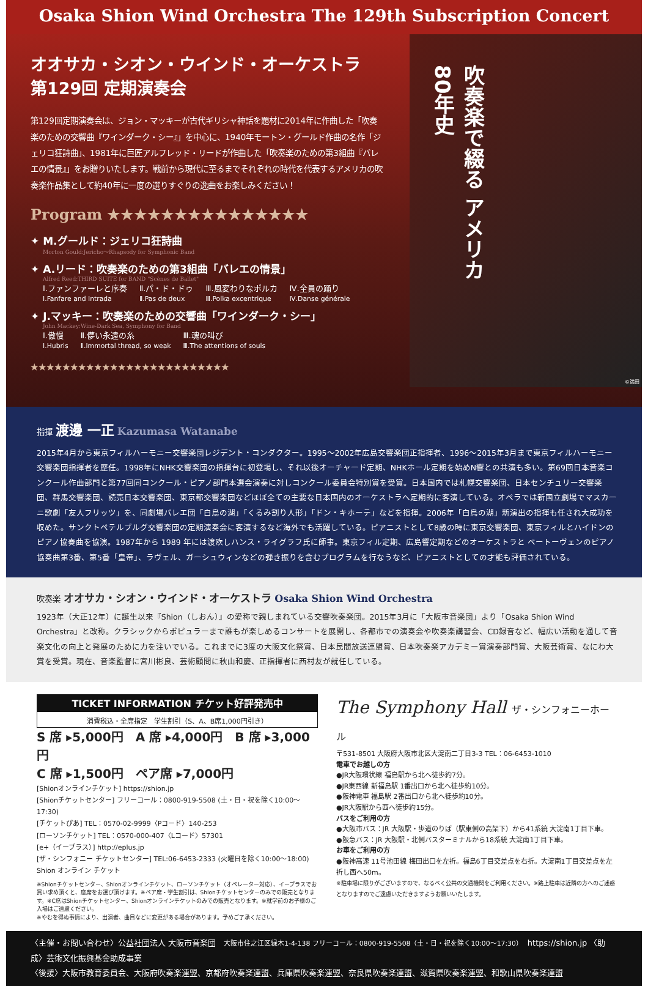Osaka Shion Wind Orchestra The 129th Subscription Concert
オオサカ・シオン・ウインド・オーケストラ
第129回 定期演奏会
第129回定期演奏会は、ジョン・マッキーが古代ギリシャ神話を題材に2014年に作曲した「吹奏楽のための交響曲『ワインダーク・シー』」を中心に、1940年モートン・グールド作曲の名作「ジェリコ狂詩曲」、1981年に巨匠アルフレッド・リードが作曲した「吹奏楽のための第3組曲『バレエの情景』」をお贈りいたします。戦前から現代に至るまでそれぞれの時代を代表するアメリカの吹奏楽作品集として約40年に一度の選りすぐりの逸曲をお楽しみください！
Program ★★★★★★★★★★★★★★★
✦ M.グールド：ジェリコ狂詩曲
Morton Gould:Jericho～Rhapsody for Symphonic Band
✦ A.リード：吹奏楽のための第3組曲「バレエの情景」
Alfred Reed:THIRD SUITE for BAND "Scènes de Ballet"
Ⅰ.ファンファーレと序奏
Ⅰ.Fanfare and Intrada Ⅱ.パ・ド・ドゥ
Ⅱ.Pas de deux Ⅲ.風変わりなポルカ
Ⅲ.Polka excentrique Ⅳ.全員の踊り
Ⅳ.Danse générale
✦ J.マッキー：吹奏楽のための交響曲「ワインダーク・シー」
John Mackey:Wine-Dark Sea, Symphony for Band
Ⅰ.傲慢
Ⅰ.Hubris Ⅱ.儚い永遠の糸
Ⅱ.Immortal thread, so weak Ⅲ.魂の叫び
Ⅲ.The attentions of souls
★★★★★★★★★★★★★★★★★★★★★★★★★
吹奏楽で綴る アメリカ80年史
©満田
指揮 渡邊 一正 Kazumasa Watanabe
2015年4月から東京フィルハーモニー交響楽団レジデント・コンダクター。1995～2002年広島交響楽団正指揮者、1996～2015年3月まで東京フィルハーモニー交響楽団指揮者を歴任。1998年にNHK交響楽団の指揮台に初登場し、それ以後オーチャード定期、NHKホール定期を始めN響との共演も多い。第69回日本音楽コンクール作曲部門と第77回同コンクール・ピアノ部門本選会演奏に対しコンクール委員会特別賞を受賞。日本国内では札幌交響楽団、日本センチュリー交響楽団、群馬交響楽団、読売日本交響楽団、東京都交響楽団などほぼ全ての主要な日本国内のオーケストラへ定期的に客演している。オペラでは新国立劇場でマスカーニ歌劇「友人フリッツ」を、同劇場バレエ団「白鳥の湖」「くるみ割り人形」「ドン・キホーテ」などを指揮。2006年「白鳥の湖」新演出の指揮も任され大成功を収めた。サンクトペテルブルグ交響楽団の定期演奏会に客演するなど海外でも活躍している。ピアニストとして8歳の時に東京交響楽団、東京フィルとハイドンのピアノ協奏曲を協演。1987年から 1989 年には渡欧しハンス・ライグラフ氏に師事。東京フィル定期、広島響定期などのオーケストラと ベートーヴェンのピアノ協奏曲第3番、第5番「皇帝」、ラヴェル、ガーシュウィンなどの弾き振りを含むプログラムを行なうなど、ピアニストとしての才能も評価されている。
吹奏楽 オオサカ・シオン・ウインド・オーケストラ Osaka Shion Wind Orchestra
1923年（大正12年）に誕生以来『Shion（しおん）』の愛称で親しまれている交響吹奏楽団。2015年3月に「大阪市音楽団」より「Osaka Shion Wind Orchestra」と改称。クラシックからポピュラーまで誰もが楽しめるコンサートを展開し、各都市での演奏会や吹奏楽講習会、CD録音など、幅広い活動を通して音楽文化の向上と発展のために力を注いでいる。これまでに3度の大阪文化祭賞、日本民間放送連盟賞、日本吹奏楽アカデミー賞演奏部門賞、大阪芸術賞、なにわ大賞を受賞。現在、音楽監督に宮川彬良、芸術顧問に秋山和慶、正指揮者に西村友が就任している。
TICKET INFORMATION チケット好評発売中
消費税込・全席指定　学生割引（S、A、B席1,000円引き）
S 席 ▸5,000円　A 席 ▸4,000円　B 席 ▸3,000円
C 席 ▸1,500円　ペア席 ▸7,000円
[Shionオンラインチケット] https://shion.jp
[Shionチケットセンター] フリーコール：0800-919-5508 (土・日・祝を除く10:00～17:30)
[チケットぴあ] TEL：0570-02-9999〈Pコード〉140-253
[ローソンチケット] TEL：0570-000-407〈Lコード〉57301
[e+（イープラス）] http://eplus.jp
[ザ・シンフォニー チケットセンター] TEL:06-6453-2333 (火曜日を除く10:00～18:00)　Shion オンライン チケット
※Shionチケットセンター、Shionオンラインチケット、ローソンチケット（オペレーター対応）、イープラスでお買い求め頂くと、座席をお選び頂けます。※ペア席・学生割引は、Shionチケットセンターのみでの販売となります。※C席はShionチケットセンター、Shionオンラインチケットのみでの販売となります。※就学前のお子様のご入場はご遠慮ください。
※やむを得ぬ事情により、出演者、曲目などに変更がある場合があります。予めご了承ください。
The Symphony Hall ザ・シンフォニーホール
〒531-8501 大阪府大阪市北区大淀南二丁目3-3 TEL：06-6453-1010
電車でお越しの方
●JR大阪環状線 福島駅から北へ徒歩約7分。
●JR東西線 新福島駅 1番出口から北へ徒歩約10分。
●阪神電車 福島駅 2番出口から北へ徒歩約10分。
●JR大阪駅から西へ徒歩約15分。
バスをご利用の方
●大阪市バス：JR 大阪駅・歩道のりば（駅東側の高架下）から41系統 大淀南1丁目下車。
●阪急バス：JR 大阪駅・北側バスターミナルから18系統 大淀南1丁目下車。
お車をご利用の方
●阪神高速 11号池田線 梅田出口を左折。福島6丁目交差点を右折。大淀南1丁目交差点を左折し西へ50m。
※駐車場に限りがございますので、なるべく公共の交通機関をご利用ください。※路上駐車は近隣の方へのご迷惑となりますのでご遠慮いただきますようお願いいたします。
〈主催・お問い合わせ〉公益社団法人 大阪市音楽団　大阪市住之江区緑木1-4-138 フリーコール：0800-919-5508（土・日・祝を除く10:00～17:30）　https://shion.jp 〈助成〉芸術文化振興基金助成事業
〈後援〉大阪市教育委員会、大阪府吹奏楽連盟、京都府吹奏楽連盟、兵庫県吹奏楽連盟、奈良県吹奏楽連盟、滋賀県吹奏楽連盟、和歌山県吹奏楽連盟